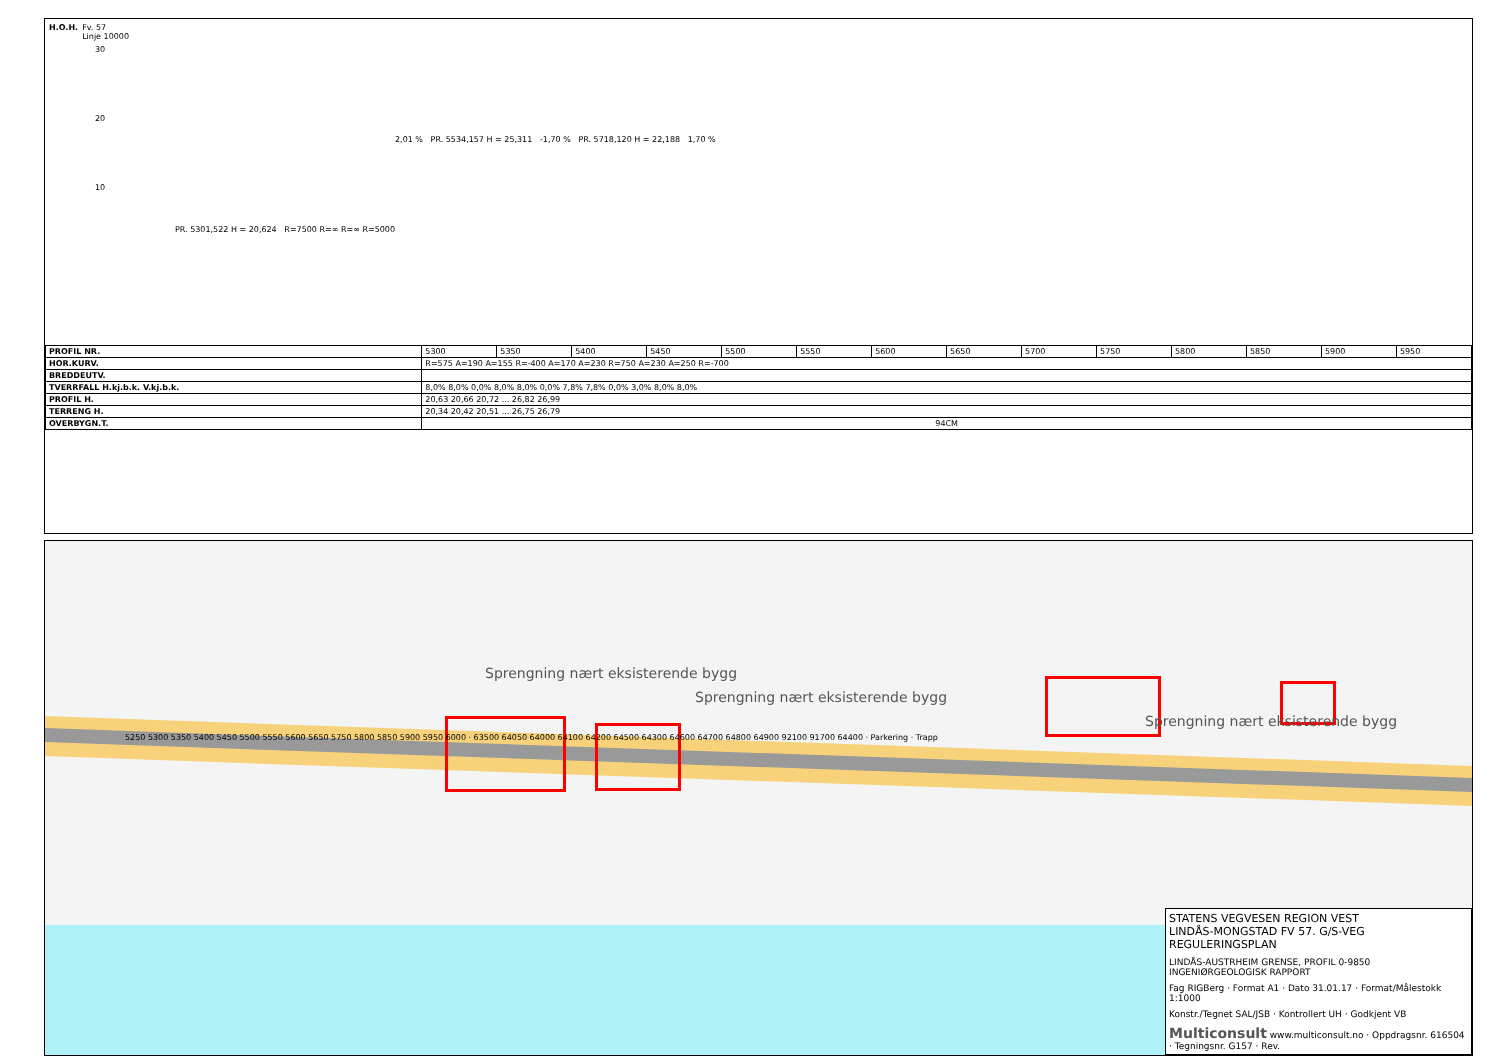H.O.H. Fv. 57
Linje 10000
30
20
10
2,01 % PR. 5534,157 H = 25,311 -1,70 % PR. 5718,120 H = 22,188 1,70 %
PR. 5301,522 H = 20,624 R=7500 R=∞ R=∞ R=5000
| PROFIL NR. | 5300 | 5350 | 5400 | 5450 | 5500 | 5550 | 5600 | 5650 | 5700 | 5750 | 5800 | 5850 | 5900 | 5950 |
| HOR.KURV. | R=575 A=190 A=155 R=-400 A=170 A=230 R=750 A=230 A=250 R=-700 | | | | | | | | | | | | | |
| BREDDEUTV. | | | | | | | | | | | | | | |
| TVERRFALL H.kj.b.k. V.kj.b.k. | 8,0% 8,0% 0,0% 8,0% 8,0% 0,0% 7,8% 7,8% 0,0% 3,0% 8,0% 8,0% | | | | | | | | | | | | | |
| PROFIL H. | 20,63 20,66 20,72 ... 26,82 26,99 | | | | | | | | | | | | | |
| TERRENG H. | 20,34 20,42 20,51 ... 26,75 26,79 | | | | | | | | | | | | | |
| OVERBYGN.T. | 94CM | | | | | | | | | | | | | |
Sprengning nært eksisterende bygg
Sprengning nært eksisterende bygg
Sprengning nært eksisterende bygg
5250 5300 5350 5400 5450 5500 5550 5600 5650 5750 5800 5850 5900 5950 6000 · 63500 64050 64000 64100 64200 64500 64300 64600 64700 64800 64900 92100 91700 64400 · Parkering · Trapp
STATENS VEGVESEN REGION VEST
LINDÅS-MONGSTAD FV 57. G/S-VEG REGULERINGSPLAN
LINDÅS-AUSTRHEIM GRENSE, PROFIL 0-9850
INGENIØRGEOLOGISK RAPPORT
Fag RIGBerg · Format A1 · Dato 31.01.17 · Format/Målestokk 1:1000
Konstr./Tegnet SAL/JSB · Kontrollert UH · Godkjent VB
Multiconsult www.multiconsult.no · Oppdragsnr. 616504 · Tegningsnr. G157 · Rev.